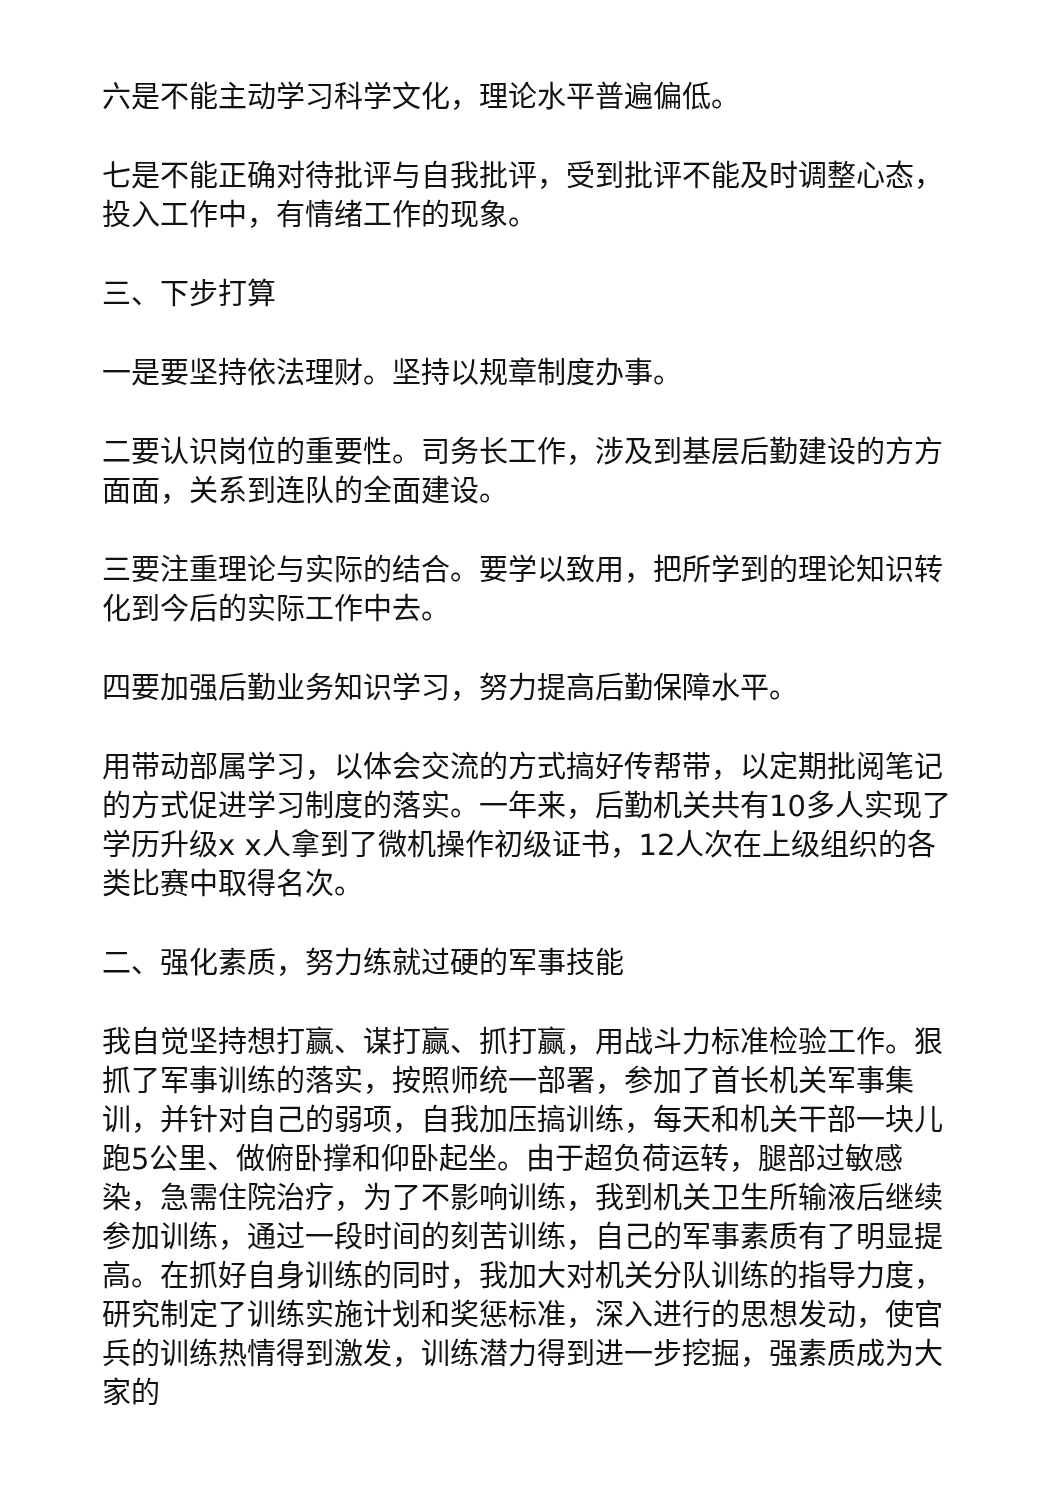六是不能主动学习科学文化，理论水平普遍偏低。
七是不能正确对待批评与自我批评，受到批评不能及时调整心态，投入工作中，有情绪工作的现象。
三、下步打算
一是要坚持依法理财。坚持以规章制度办事。
二要认识岗位的重要性。司务长工作，涉及到基层后勤建设的方方面面，关系到连队的全面建设。
三要注重理论与实际的结合。要学以致用，把所学到的理论知识转化到今后的实际工作中去。
四要加强后勤业务知识学习，努力提高后勤保障水平。
用带动部属学习，以体会交流的方式搞好传帮带，以定期批阅笔记的方式促进学习制度的落实。一年来，后勤机关共有10多人实现了学历升级x x人拿到了微机操作初级证书，12人次在上级组织的各类比赛中取得名次。
二、强化素质，努力练就过硬的军事技能
我自觉坚持想打赢、谋打赢、抓打赢，用战斗力标准检验工作。狠抓了军事训练的落实，按照师统一部署，参加了首长机关军事集训，并针对自己的弱项，自我加压搞训练，每天和机关干部一块儿跑5公里、做俯卧撑和仰卧起坐。由于超负荷运转，腿部过敏感染，急需住院治疗，为了不影响训练，我到机关卫生所输液后继续参加训练，通过一段时间的刻苦训练，自己的军事素质有了明显提高。在抓好自身训练的同时，我加大对机关分队训练的指导力度，研究制定了训练实施计划和奖惩标准，深入进行的思想发动，使官兵的训练热情得到激发，训练潜力得到进一步挖掘，强素质成为大家的